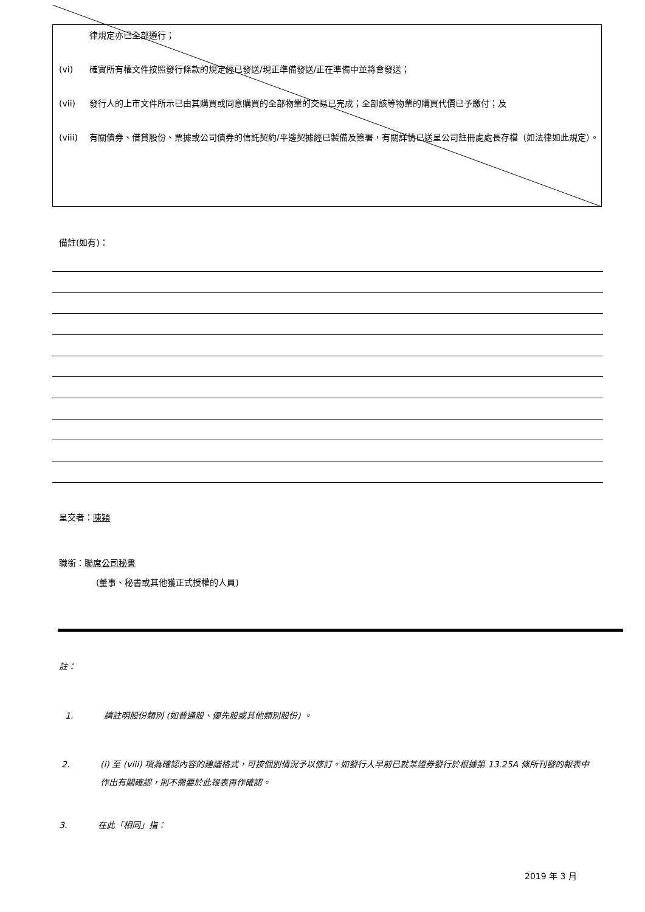律規定亦已全部遵行；
(vi) 確實所有權文件按照發行條款的規定經已發送/現正準備發送/正在準備中並將會發送；
(vii) 發行人的上市文件所示已由其購買或同意購買的全部物業的交易已完成；全部該等物業的購買代價已予繳付；及
(viii)
有關債券、借貸股份、票據或公司債券的信託契約/平邊契據經已製備及簽署，有關詳情已送呈公司註冊處處長存檔（如法律如此規定）。
備註(如有)：
呈交者：陳穎
職銜：聯席公司秘書
(董事、秘書或其他獲正式授權的人員)
註：
1. 請註明股份類別 (如普通股、優先股或其他類別股份) 。
2. (i) 至 (viii) 項為確認內容的建議格式，可按個別情況予以修訂。如發行人早前已就某證券發行於根據第 13.25A 條所刊發的報表中作出有關確認，則不需要於此報表再作確認。
3. 在此「相同」指：
2019 年 3 月